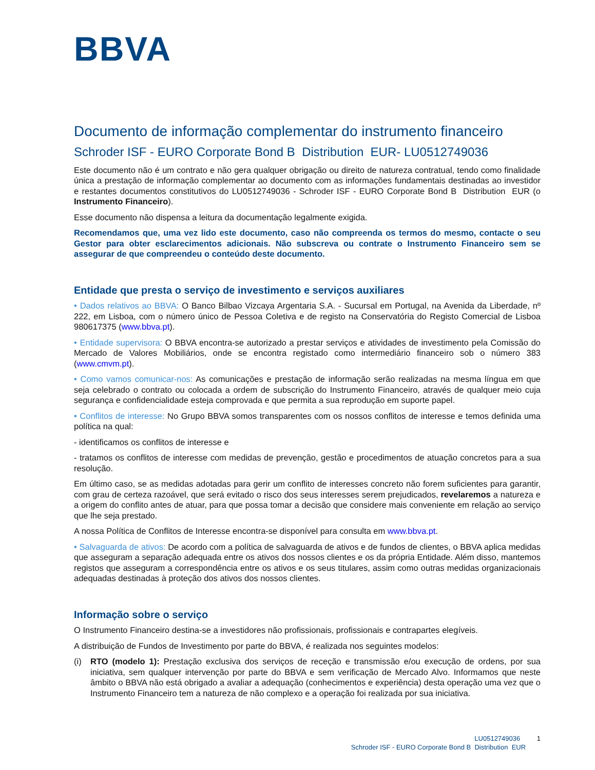BBVA
Documento de informação complementar do instrumento financeiro
Schroder ISF - EURO Corporate Bond B Distribution EUR- LU0512749036
Este documento não é um contrato e não gera qualquer obrigação ou direito de natureza contratual, tendo como finalidade única a prestação de informação complementar ao documento com as informações fundamentais destinadas ao investidor e restantes documentos constitutivos do LU0512749036 - Schroder ISF - EURO Corporate Bond B Distribution EUR (o Instrumento Financeiro).
Esse documento não dispensa a leitura da documentação legalmente exigida.
Recomendamos que, uma vez lido este documento, caso não compreenda os termos do mesmo, contacte o seu Gestor para obter esclarecimentos adicionais. Não subscreva ou contrate o Instrumento Financeiro sem se assegurar de que compreendeu o conteúdo deste documento.
Entidade que presta o serviço de investimento e serviços auxiliares
• Dados relativos ao BBVA: O Banco Bilbao Vizcaya Argentaria S.A. - Sucursal em Portugal, na Avenida da Liberdade, nº 222, em Lisboa, com o número único de Pessoa Coletiva e de registo na Conservatória do Registo Comercial de Lisboa 980617375 (www.bbva.pt).
• Entidade supervisora: O BBVA encontra-se autorizado a prestar serviços e atividades de investimento pela Comissão do Mercado de Valores Mobiliários, onde se encontra registado como intermediário financeiro sob o número 383 (www.cmvm.pt).
• Como vamos comunicar-nos: As comunicações e prestação de informação serão realizadas na mesma língua em que seja celebrado o contrato ou colocada a ordem de subscrição do Instrumento Financeiro, através de qualquer meio cuja segurança e confidencialidade esteja comprovada e que permita a sua reprodução em suporte papel.
• Conflitos de interesse: No Grupo BBVA somos transparentes com os nossos conflitos de interesse e temos definida uma política na qual:
- identificamos os conflitos de interesse e
- tratamos os conflitos de interesse com medidas de prevenção, gestão e procedimentos de atuação concretos para a sua resolução.
Em último caso, se as medidas adotadas para gerir um conflito de interesses concreto não forem suficientes para garantir, com grau de certeza razoável, que será evitado o risco dos seus interesses serem prejudicados, revelaremos a natureza e a origem do conflito antes de atuar, para que possa tomar a decisão que considere mais conveniente em relação ao serviço que lhe seja prestado.
A nossa Política de Conflitos de Interesse encontra-se disponível para consulta em www.bbva.pt.
• Salvaguarda de ativos: De acordo com a política de salvaguarda de ativos e de fundos de clientes, o BBVA aplica medidas que asseguram a separação adequada entre os ativos dos nossos clientes e os da própria Entidade. Além disso, mantemos registos que asseguram a correspondência entre os ativos e os seus titulares, assim como outras medidas organizacionais adequadas destinadas à proteção dos ativos dos nossos clientes.
Informação sobre o serviço
O Instrumento Financeiro destina-se a investidores não profissionais, profissionais e contrapartes elegíveis.
A distribuição de Fundos de Investimento por parte do BBVA, é realizada nos seguintes modelos:
(i) RTO (modelo 1): Prestação exclusiva dos serviços de receção e transmissão e/ou execução de ordens, por sua iniciativa, sem qualquer intervenção por parte do BBVA e sem verificação de Mercado Alvo. Informamos que neste âmbito o BBVA não está obrigado a avaliar a adequação (conhecimentos e experiência) desta operação uma vez que o Instrumento Financeiro tem a natureza de não complexo e a operação foi realizada por sua iniciativa.
LU0512749036 1
Schroder ISF - EURO Corporate Bond B Distribution EUR